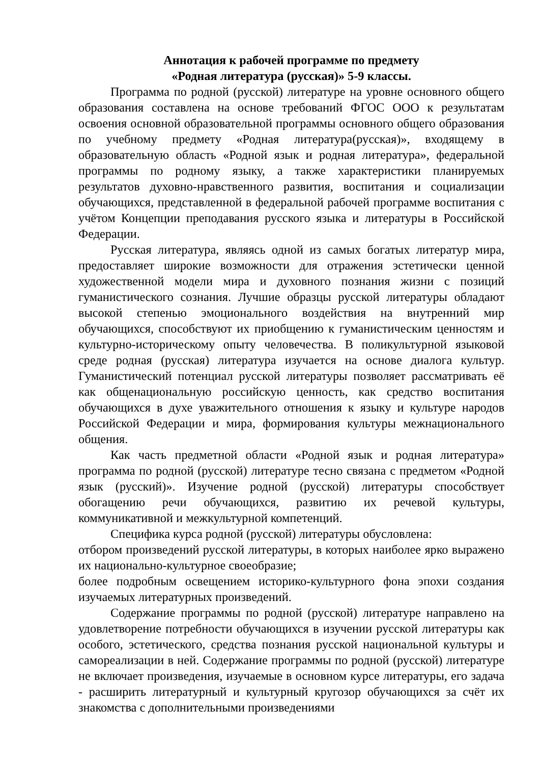Аннотация к рабочей программе по предмету
«Родная литература (русская)» 5-9 классы.
Программа по родной (русской) литературе на уровне основного общего образования составлена на основе требований ФГОС ООО к результатам освоения основной образовательной программы основного общего образования по учебному предмету «Родная литература(русская)», входящему в образовательную область «Родной язык и родная литература», федеральной программы по родному языку, а также характеристики планируемых результатов духовно-нравственного развития, воспитания и социализации обучающихся, представленной в федеральной рабочей программе воспитания с учётом Концепции преподавания русского языка и литературы в Российской Федерации.
Русская литература, являясь одной из самых богатых литератур мира, предоставляет широкие возможности для отражения эстетически ценной художественной модели мира и духовного познания жизни с позиций гуманистического сознания. Лучшие образцы русской литературы обладают высокой степенью эмоционального воздействия на внутренний мир обучающихся, способствуют их приобщению к гуманистическим ценностям и культурно-историческому опыту человечества. В поликультурной языковой среде родная (русская) литература изучается на основе диалога культур. Гуманистический потенциал русской литературы позволяет рассматривать её как общенациональную российскую ценность, как средство воспитания обучающихся в духе уважительного отношения к языку и культуре народов Российской Федерации и мира, формирования культуры межнационального общения.
Как часть предметной области «Родной язык и родная литература» программа по родной (русской) литературе тесно связана с предметом «Родной язык (русский)». Изучение родной (русской) литературы способствует обогащению речи обучающихся, развитию их речевой культуры, коммуникативной и межкультурной компетенций.
Специфика курса родной (русской) литературы обусловлена:
отбором произведений русской литературы, в которых наиболее ярко выражено их национально-культурное своеобразие;
более подробным освещением историко-культурного фона эпохи создания изучаемых литературных произведений.
Содержание программы по родной (русской) литературе направлено на удовлетворение потребности обучающихся в изучении русской литературы как особого, эстетического, средства познания русской национальной культуры и самореализации в ней. Содержание программы по родной (русской) литературе не включает произведения, изучаемые в основном курсе литературы, его задача - расширить литературный и культурный кругозор обучающихся за счёт их знакомства с дополнительными произведениями